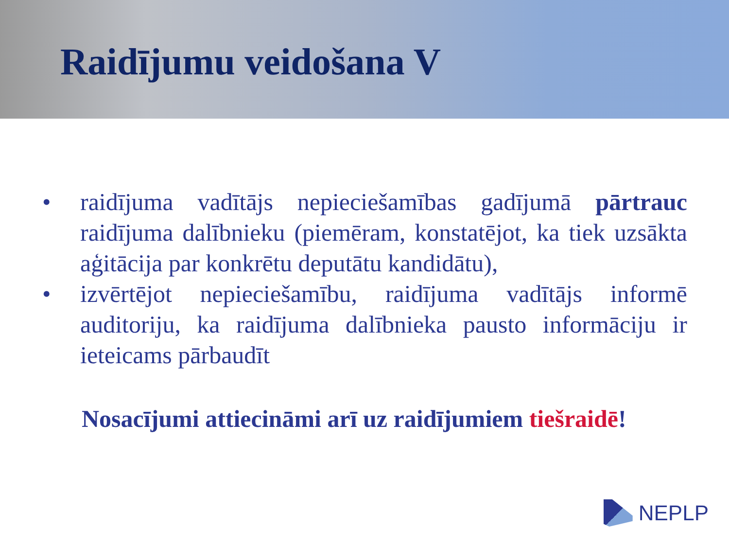Raidījumu veidošana V
• raidījuma vadītājs nepieciešamības gadījumā pārtrauc raidījuma dalībnieku (piemēram, konstatējot, ka tiek uzsākta aģitācija par konkrētu deputātu kandidātu),
• izvērtējot nepieciešamību, raidījuma vadītājs informē auditoriju, ka raidījuma dalībnieka pausto informāciju ir ieteicams pārbaudīt
Nosacījumi attiecināmi arī uz raidījumiem tiešraidē!
NEPLP